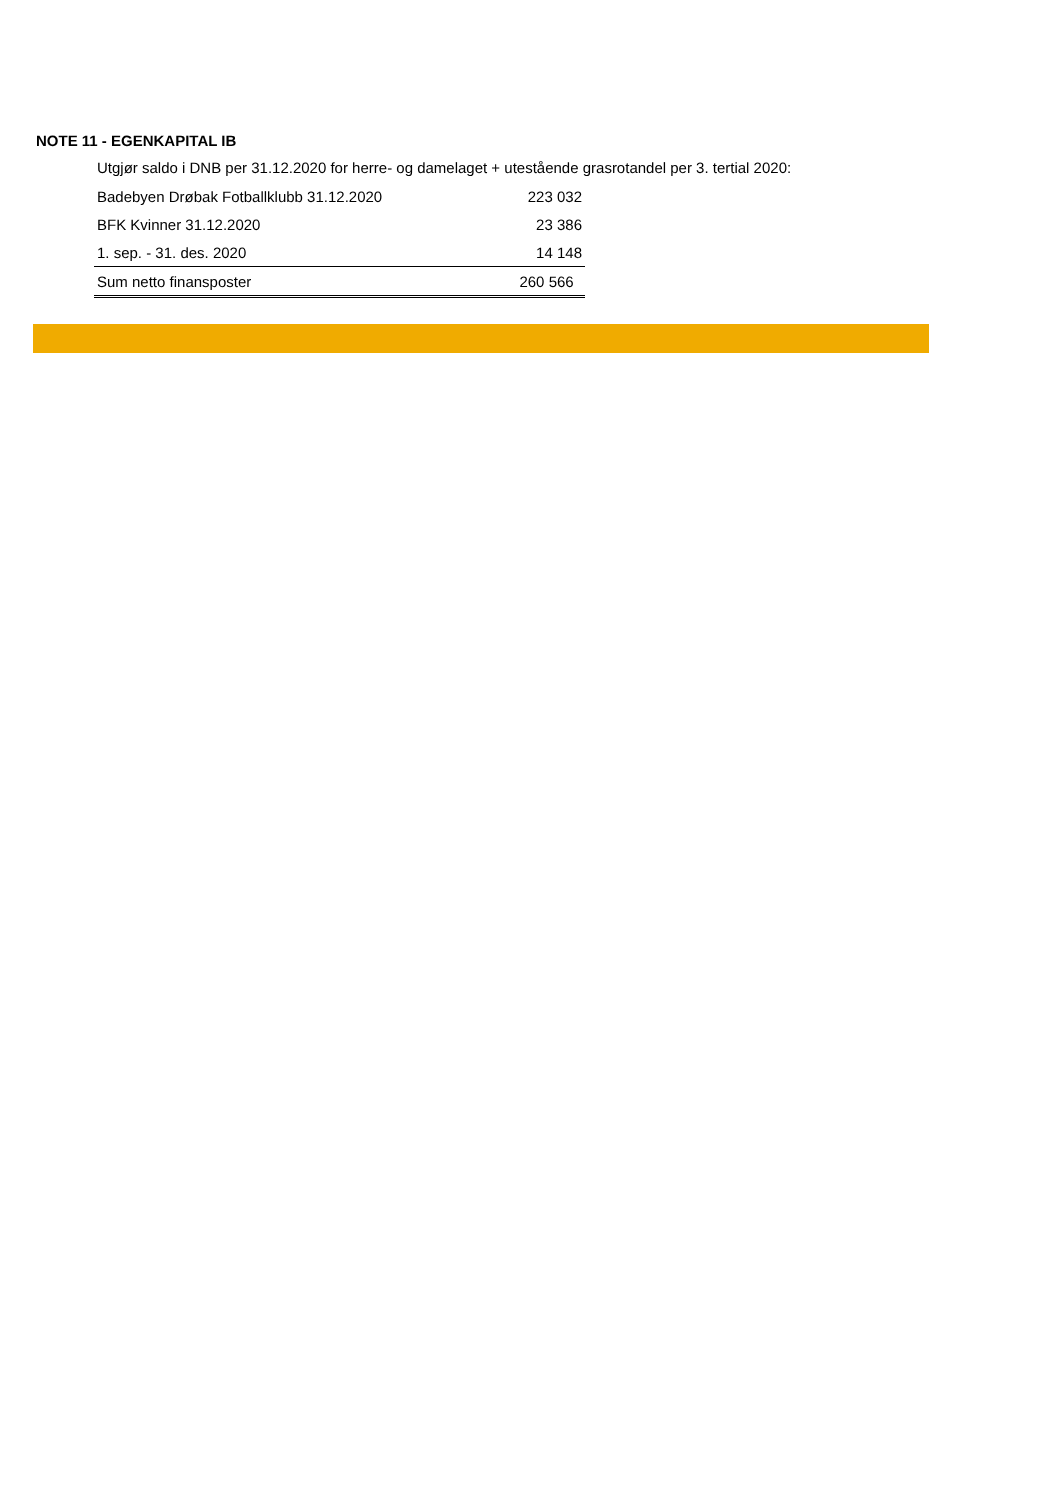NOTE 11 - EGENKAPITAL IB
Utgjør saldo i DNB per 31.12.2020 for herre- og damelaget + utestående grasrotandel per 3. tertial 2020:
| Badebyen Drøbak Fotballklubb 31.12.2020 | 223 032 |
| BFK Kvinner 31.12.2020 | 23 386 |
| 1. sep. - 31. des. 2020 | 14 148 |
| Sum netto finansposter | 260 566 |